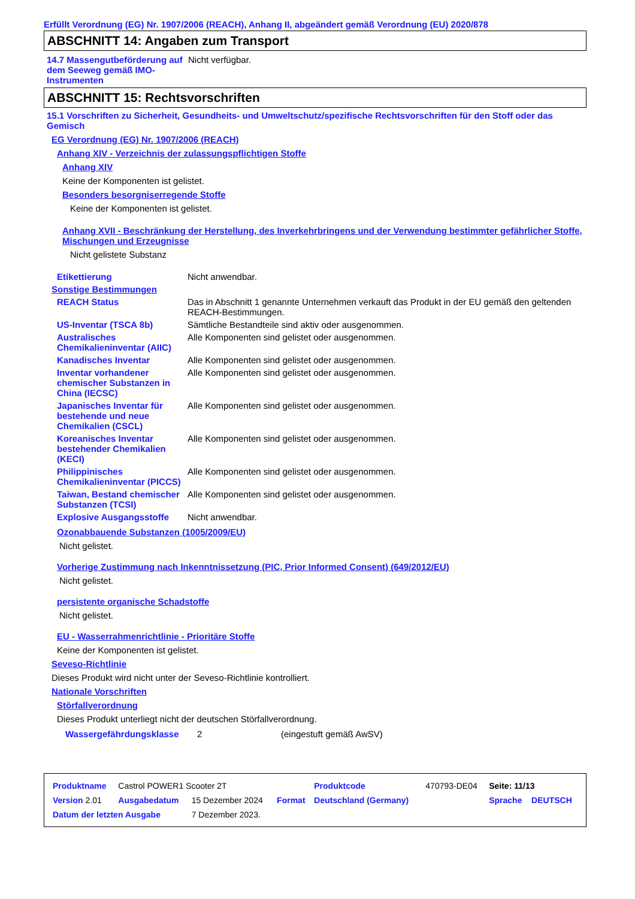Erfüllt Verordnung (EG) Nr. 1907/2006 (REACH), Anhang II, abgeändert gemäß Verordnung (EU) 2020/878
ABSCHNITT 14: Angaben zum Transport
| 14.7 Massengutbeförderung auf dem Seeweg gemäß IMO-Instrumenten | Nicht verfügbar. |
ABSCHNITT 15: Rechtsvorschriften
15.1 Vorschriften zu Sicherheit, Gesundheits- und Umweltschutz/spezifische Rechtsvorschriften für den Stoff oder das Gemisch
EG Verordnung (EG) Nr. 1907/2006 (REACH)
Anhang XIV - Verzeichnis der zulassungspflichtigen Stoffe
Anhang XIV
Keine der Komponenten ist gelistet.
Besonders besorgniserregende Stoffe
Keine der Komponenten ist gelistet.
Anhang XVII - Beschränkung der Herstellung, des Inverkehrbringens und der Verwendung bestimmter gefährlicher Stoffe, Mischungen und Erzeugnisse
Nicht gelistete Substanz
| Etikettierung | Nicht anwendbar. |
| Sonstige Bestimmungen | |
| REACH Status | Das in Abschnitt 1 genannte Unternehmen verkauft das Produkt in der EU gemäß den geltenden REACH-Bestimmungen. |
| US-Inventar (TSCA 8b) | Sämtliche Bestandteile sind aktiv oder ausgenommen. |
| Australisches Chemikalieninventar (AIIC) | Alle Komponenten sind gelistet oder ausgenommen. |
| Kanadisches Inventar | Alle Komponenten sind gelistet oder ausgenommen. |
| Inventar vorhandener chemischer Substanzen in China (IECSC) | Alle Komponenten sind gelistet oder ausgenommen. |
| Japanisches Inventar für bestehende und neue Chemikalien (CSCL) | Alle Komponenten sind gelistet oder ausgenommen. |
| Koreanisches Inventar bestehender Chemikalien (KECI) | Alle Komponenten sind gelistet oder ausgenommen. |
| Philippinisches Chemikalieninventar (PICCS) | Alle Komponenten sind gelistet oder ausgenommen. |
| Taiwan, Bestand chemischer Substanzen (TCSI) | Alle Komponenten sind gelistet oder ausgenommen. |
| Explosive Ausgangsstoffe | Nicht anwendbar. |
Ozonabbauende Substanzen (1005/2009/EU)
Nicht gelistet.
Vorherige Zustimmung nach Inkenntnissetzung (PIC, Prior Informed Consent) (649/2012/EU)
Nicht gelistet.
persistente organische Schadstoffe
Nicht gelistet.
EU - Wasserrahmenrichtlinie - Prioritäre Stoffe
Keine der Komponenten ist gelistet.
Seveso-Richtlinie
Dieses Produkt wird nicht unter der Seveso-Richtlinie kontrolliert.
Nationale Vorschriften
Störfallverordnung
Dieses Produkt unterliegt nicht der deutschen Störfallverordnung.
| Wassergefährdungsklasse | 2 | (eingestuft gemäß AwSV) |
| Produktname | Castrol POWER1 Scooter 2T | | | Produktcode | 470793-DE04 | Seite: 11/13 | |
| Version 2.01 | Ausgabedatum | 15 Dezember 2024 | Format | Deutschland (Germany) | | Sprache | DEUTSCH |
| Datum der letzten Ausgabe | | 7 Dezember 2023. | | | | | |